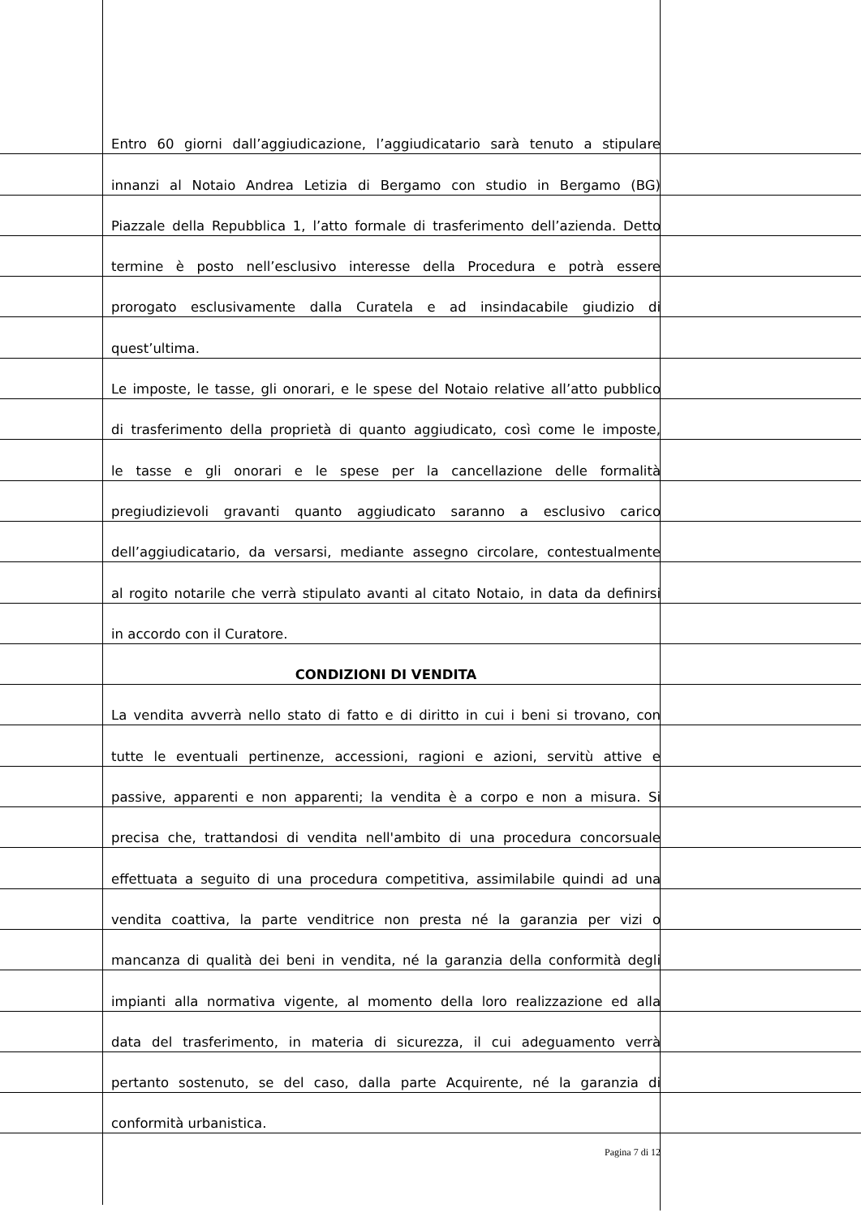Entro 60 giorni dall’aggiudicazione, l’aggiudicatario sarà tenuto a stipulare
innanzi al Notaio Andrea Letizia di Bergamo con studio in Bergamo (BG)
Piazzale della Repubblica 1, l’atto formale di trasferimento dell’azienda. Detto
termine è posto nell’esclusivo interesse della Procedura e potrà essere
prorogato esclusivamente dalla Curatela e ad insindacabile giudizio di
quest’ultima.
Le imposte, le tasse, gli onorari, e le spese del Notaio relative all’atto pubblico
di trasferimento della proprietà di quanto aggiudicato, così come le imposte,
le tasse e gli onorari e le spese per la cancellazione delle formalità
pregiudizievoli gravanti quanto aggiudicato saranno a esclusivo carico
dell’aggiudicatario, da versarsi, mediante assegno circolare, contestualmente
al rogito notarile che verrà stipulato avanti al citato Notaio, in data da definirsi
in accordo con il Curatore.
CONDIZIONI DI VENDITA
La vendita avverrà nello stato di fatto e di diritto in cui i beni si trovano, con
tutte le eventuali pertinenze, accessioni, ragioni e azioni, servitù attive e
passive, apparenti e non apparenti; la vendita è a corpo e non a misura. Si
precisa che, trattandosi di vendita nell'ambito di una procedura concorsuale
effettuata a seguito di una procedura competitiva, assimilabile quindi ad una
vendita coattiva, la parte venditrice non presta né la garanzia per vizi o
mancanza di qualità dei beni in vendita, né la garanzia della conformità degli
impianti alla normativa vigente, al momento della loro realizzazione ed alla
data del trasferimento, in materia di sicurezza, il cui adeguamento verrà
pertanto sostenuto, se del caso, dalla parte Acquirente, né la garanzia di
conformità urbanistica.
Pagina 7 di 12